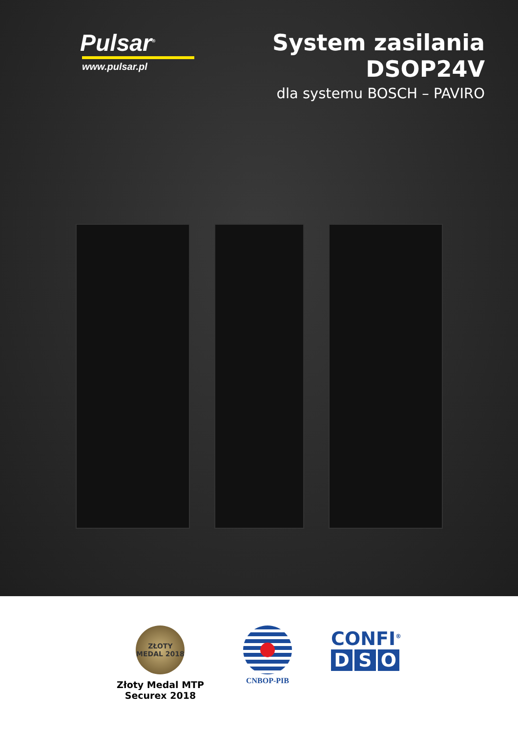Pulsar<sup>®</sup>
www.pulsar.pl
System zasilania
DSOP24V
dla systemu BOSCH – PAVIRO
ZŁOTY MEDAL 2018
Złoty Medal MTP
Securex 2018
CNBOP-PIB
CONFI<sup>®</sup>
D S O